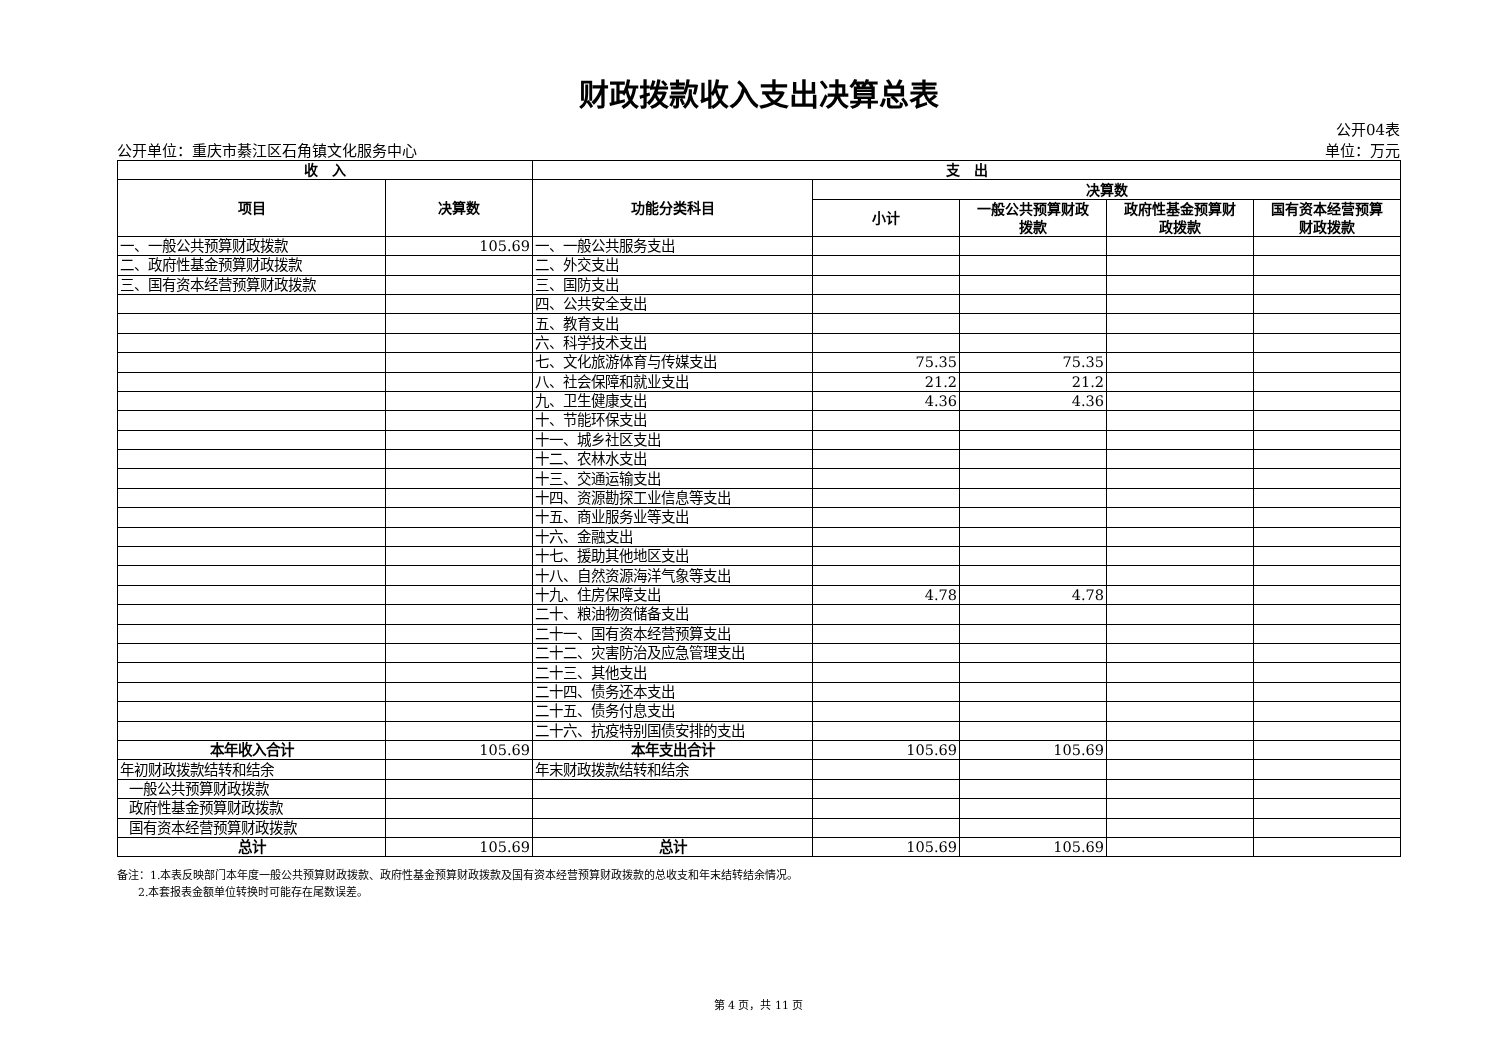财政拨款收入支出决算总表
公开单位：重庆市綦江区石角镇文化服务中心 公开04表
单位：万元
| 收 入 | | 支 出 | | | | |
| --- | --- | --- | --- | --- | --- | --- |
| 项目 | 决算数 | 功能分类科目 | 决算数 | | | |
| | | | 小计 | 一般公共预算财政 拨款 | 政府性基金预算财 政拨款 | 国有资本经营预算 财政拨款 |
| 一、一般公共预算财政拨款 | 105.69 | 一、一般公共服务支出 | | | | |
| 二、政府性基金预算财政拨款 | | 二、外交支出 | | | | |
| 三、国有资本经营预算财政拨款 | | 三、国防支出 | | | | |
| | | 四、公共安全支出 | | | | |
| | | 五、教育支出 | | | | |
| | | 六、科学技术支出 | | | | |
| | | 七、文化旅游体育与传媒支出 | 75.35 | 75.35 | | |
| | | 八、社会保障和就业支出 | 21.2 | 21.2 | | |
| | | 九、卫生健康支出 | 4.36 | 4.36 | | |
| | | 十、节能环保支出 | | | | |
| | | 十一、城乡社区支出 | | | | |
| | | 十二、农林水支出 | | | | |
| | | 十三、交通运输支出 | | | | |
| | | 十四、资源勘探工业信息等支出 | | | | |
| | | 十五、商业服务业等支出 | | | | |
| | | 十六、金融支出 | | | | |
| | | 十七、援助其他地区支出 | | | | |
| | | 十八、自然资源海洋气象等支出 | | | | |
| | | 十九、住房保障支出 | 4.78 | 4.78 | | |
| | | 二十、粮油物资储备支出 | | | | |
| | | 二十一、国有资本经营预算支出 | | | | |
| | | 二十二、灾害防治及应急管理支出 | | | | |
| | | 二十三、其他支出 | | | | |
| | | 二十四、债务还本支出 | | | | |
| | | 二十五、债务付息支出 | | | | |
| | | 二十六、抗疫特别国债安排的支出 | | | | |
| 本年收入合计 | 105.69 | 本年支出合计 | 105.69 | 105.69 | | |
| 年初财政拨款结转和结余 | | 年末财政拨款结转和结余 | | | | |
| 一般公共预算财政拨款 | | | | | | |
| 政府性基金预算财政拨款 | | | | | | |
| 国有资本经营预算财政拨款 | | | | | | |
| 总计 | 105.69 | 总计 | 105.69 | 105.69 | | |
备注：1.本表反映部门本年度一般公共预算财政拨款、政府性基金预算财政拨款及国有资本经营预算财政拨款的总收支和年末结转结余情况。
2.本套报表金额单位转换时可能存在尾数误差。
第 4 页，共 11 页